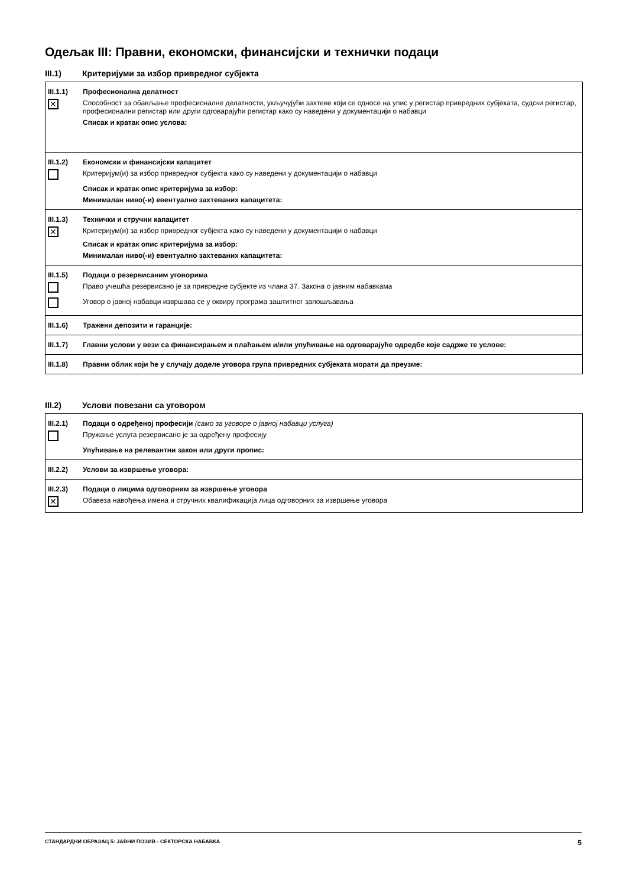Одељак III: Правни, економски, финансијски и технички подаци
III.1) Критеријуми за избор привредног субјекта
| III.1.1) Професионална делатност ✕ Способност за обављање професионалне делатности, укључујући захтеве који се односе на упис у регистар привредних субјеката, судски регистар, професионални регистар или други одговарајући регистар како су наведени у документацији о набавци Списак и кратак опис услова: |
| III.1.2) Економски и финансијски капацитет Критеријум(и) за избор привредног субјекта како су наведени у документацији о набавци Списак и кратак опис критеријума за избор: Минималан ниво(-и) евентуално захтеваних капацитета: |
| III.1.3) Технички и стручни капацитет ✕ Критеријум(и) за избор привредног субјекта како су наведени у документацији о набавци Списак и кратак опис критеријума за избор: Минималан ниво(-и) евентуално захтеваних капацитета: |
| III.1.5) Подаци о резервисаним уговорима Право учешћа резервисано је за привредне субјекте из члана 37. Закона о јавним набавкама Уговор о јавној набавци извршава се у оквиру програма заштитног запошљавања |
| III.1.6) Тражени депозити и гаранције: |
| III.1.7) Главни услови у вези са финансирањем и плаћањем и/или упућивање на одговарајуће одредбе које садрже те услове: |
| III.1.8) Правни облик који ће у случају доделе уговора група привредних субјеката морати да преузме: |
III.2) Услови повезани са уговором
| III.2.1) Подаци о одређеној професији (само за уговоре о јавној набавци услуга) Пружање услуга резервисано је за одређену професију Упућивање на релевантни закон или други пропис: |
| III.2.2) Услови за извршење уговора: |
| III.2.3) Подаци о лицима одговорним за извршење уговора ✕ Обавеза навођења имена и стручних квалификација лица одговорних за извршење уговора |
СТАНДАРДНИ ОБРАЗАЦ 5: ЈАВНИ ПОЗИВ - СЕКТОРСКА НАБАВКА 5